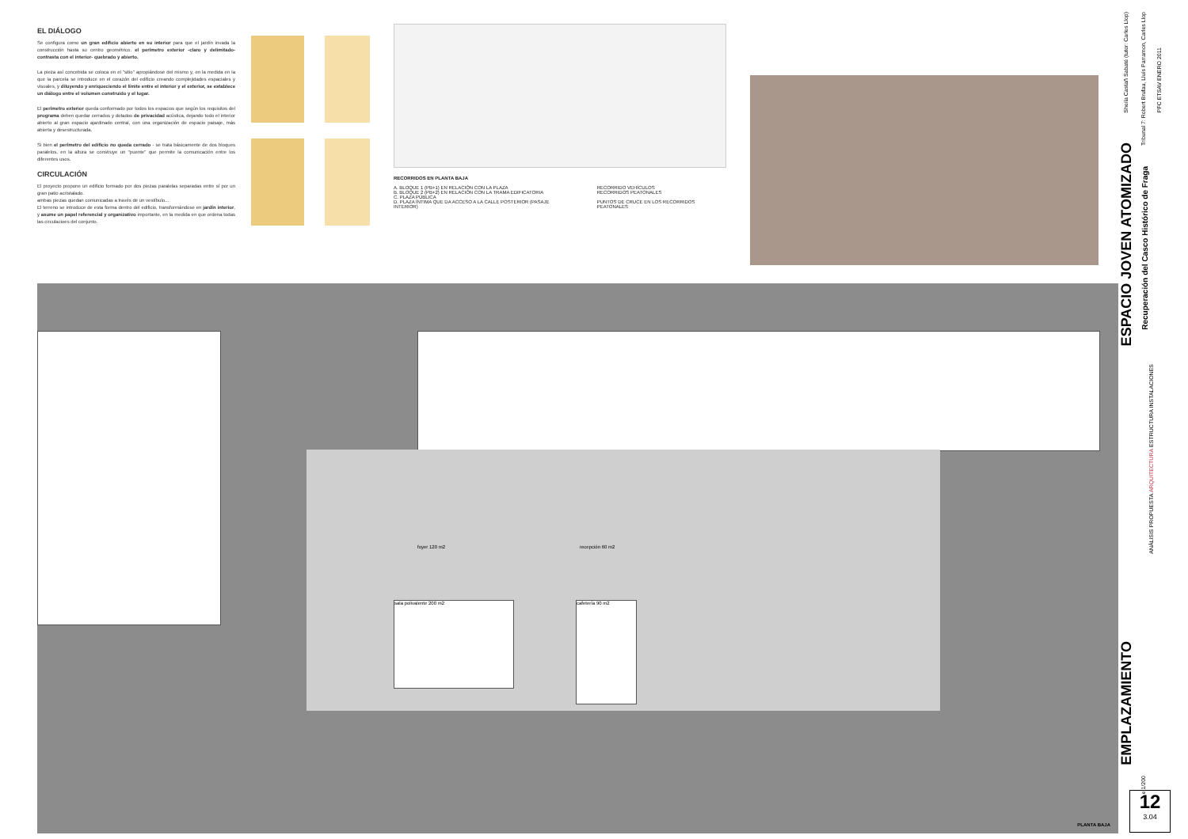EL DIÁLOGO
Se configura como un gran edificio abierto en su interior para que el jardín invada la construcción hasta su centro geométrico. el perímetro exterior -claro y delimitado- contrasta con el interior- quebrado y abierto.
La pieza así concebida se coloca en el "sitio" apropiándose del mismo y, en la medida en la que la parcela se introduce en el corazón del edificio creando complejidades espaciales y visuales, y diluyendo y enriqueciendo el límite entre el interior y el exterior, se establece un diálogo entre el volumen construido y el lugar.
El perímetro exterior queda conformado por todos los espacios que según los requisitos del programa deben quedar cerrados y dotados de privacidad acústica, dejando todo el interior abierto al gran espacio ajardinado central, con una organización de espacio paisaje, más abierta y desestructurada.
Si bien el perímetro del edificio no queda cerrado - se trata básicamente de dos bloques paralelos, en la altura se construye un "puente" que permite la comunicación entre los diferentes usos.
CIRCULACIÓN
El proyecto propone un edificio formado por dos piezas paralelas separadas entre sí por un gran patio acristalado.
ambas piezas quedan comunicadas a través de un vestíbulo...
El terreno se introduce de esta forma dentro del edificio, transformándose en jardín interior, y asume un papel referencial y organizativo importante, en la medida en que ordena todas las circulacioes del conjunto.
RECORRIDOS EN PLANTA BAJA
A. BLOQUE 1 (PB+1) EN RELACIÓN CON LA PLAZA
B. BLOQUE 2 (PB+2) EN RELACIÓN CON LA TRAMA EDIFICATORIA
C. PLAZA PÚBLICA
D. PLAZA ÍNTIMA QUE DA ACCESO A LA CALLE POSTERIOR (PASAJE INTERIOR)
RECORRIDO VEHÍCULOS
RECORRIDOS PEATONALES
PUNTOS DE CRUCE EN LOS RECORRIDOS PEATONALES
sala polivalente 200 m2 cafetería 90 m2
foyer 120 m2 recepción 60 m2
PLANTA BAJA
ESPACIO JOVEN ATOMIZADO
Recuperación del Casco Histórico de Fraga
Sheila Castañ Sabaté (tutor: Carles Llop)
Tribunal 7: Robert Brufau, Lluís Parramon, Carles Llop
PFC ETSAV ENERO 2011
ANÁLISIS PROPUESTA ARQUITECTURA ESTRUCTURA INSTALACIONES
EMPLAZAMIENTO
e 1/200
12
3.04